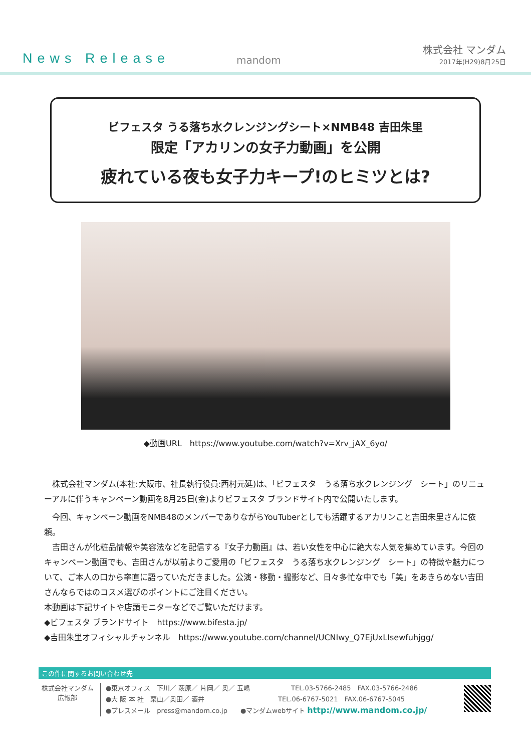News Release
mandom
株式会社 マンダム
2017年(H29)8月25日
ビフェスタ うる落ち水クレンジングシート×NMB48 吉田朱里
限定「アカリンの女子力動画」を公開
疲れている夜も女子力キープ!のヒミツとは?
◆動画URL　https://www.youtube.com/watch?v=Xrv_jAX_6yo/
　株式会社マンダム(本社:大阪市、社長執行役員:西村元延)は、「ビフェスタ　うる落ち水クレンジング　シート」のリニューアルに伴うキャンペーン動画を8月25日(金)よりビフェスタ ブランドサイト内で公開いたします。
　今回、キャンペーン動画をNMB48のメンバーでありながらYouTuberとしても活躍するアカリンこと吉田朱里さんに依頼。
　吉田さんが化粧品情報や美容法などを配信する『女子力動画』は、若い女性を中心に絶大な人気を集めています。今回のキャンペーン動画でも、吉田さんが以前よりご愛用の「ビフェスタ　うる落ち水クレンジング　シート」の特徴や魅力について、ご本人の口から率直に語っていただきました。公演・移動・撮影など、日々多忙な中でも「美」をあきらめない吉田さんならではのコスメ選びのポイントにご注目ください。
本動画は下記サイトや店頭モニターなどでご覧いただけます。
◆ビフェスタ ブランドサイト　https://www.bifesta.jp/
◆吉田朱里オフィシャルチャンネル　https://www.youtube.com/channel/UCNIwy_Q7EjUxLIsewfuhjgg/
この件に関するお問い合わせ先
株式会社マンダム
広報部
●東京オフィス　下川／ 萩原／ 片岡／ 奥／ 五嶋 　　　　　　TEL.03-5766-2485　FAX.03-5766-2486
●大 阪 本 社　栗山／奥田／ 酒井 　　　　　　　　　　　TEL.06-6767-5021　FAX.06-6767-5045
●プレスメール　press@mandom.co.jp　　●マンダムwebサイト http://www.mandom.co.jp/